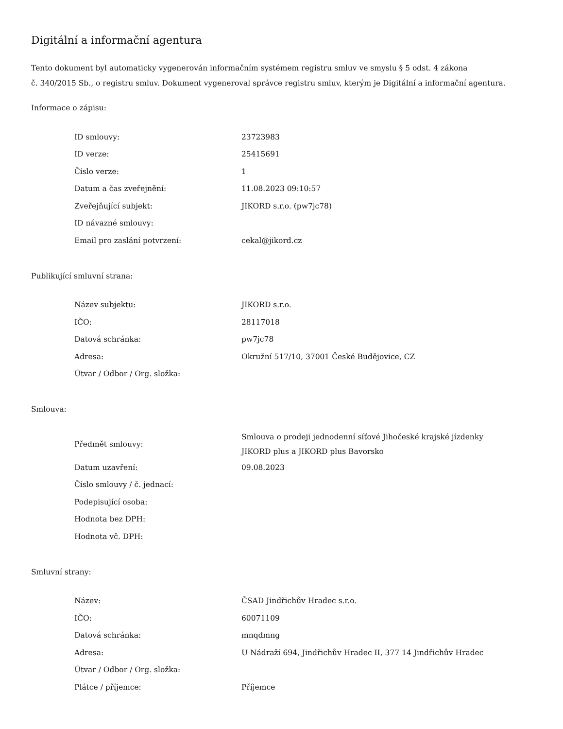Digitální a informační agentura
Tento dokument byl automaticky vygenerován informačním systémem registru smluv ve smyslu § 5 odst. 4 zákona
č. 340/2015 Sb., o registru smluv. Dokument vygeneroval správce registru smluv, kterým je Digitální a informační agentura.
Informace o zápisu:
| ID smlouvy: | 23723983 |
| ID verze: | 25415691 |
| Číslo verze: | 1 |
| Datum a čas zveřejnění: | 11.08.2023 09:10:57 |
| Zveřejňující subjekt: | JIKORD s.r.o. (pw7jc78) |
| ID návazné smlouvy: | |
| Email pro zaslání potvrzení: | cekal@jikord.cz |
Publikující smluvní strana:
| Název subjektu: | JIKORD s.r.o. |
| IČO: | 28117018 |
| Datová schránka: | pw7jc78 |
| Adresa: | Okružní 517/10, 37001 České Budějovice, CZ |
| Útvar / Odbor / Org. složka: | |
Smlouva:
| Předmět smlouvy: | Smlouva o prodeji jednodenní síťové Jihočeské krajské jízdenky JIKORD plus a JIKORD plus Bavorsko |
| Datum uzavření: | 09.08.2023 |
| Číslo smlouvy / č. jednací: | |
| Podepisující osoba: | |
| Hodnota bez DPH: | |
| Hodnota vč. DPH: | |
Smluvní strany:
| Název: | ČSAD Jindřichův Hradec s.r.o. |
| IČO: | 60071109 |
| Datová schránka: | mnqdmng |
| Adresa: | U Nádraží 694, Jindřichův Hradec II, 377 14 Jindřichův Hradec |
| Útvar / Odbor / Org. složka: | |
| Plátce / příjemce: | Příjemce |